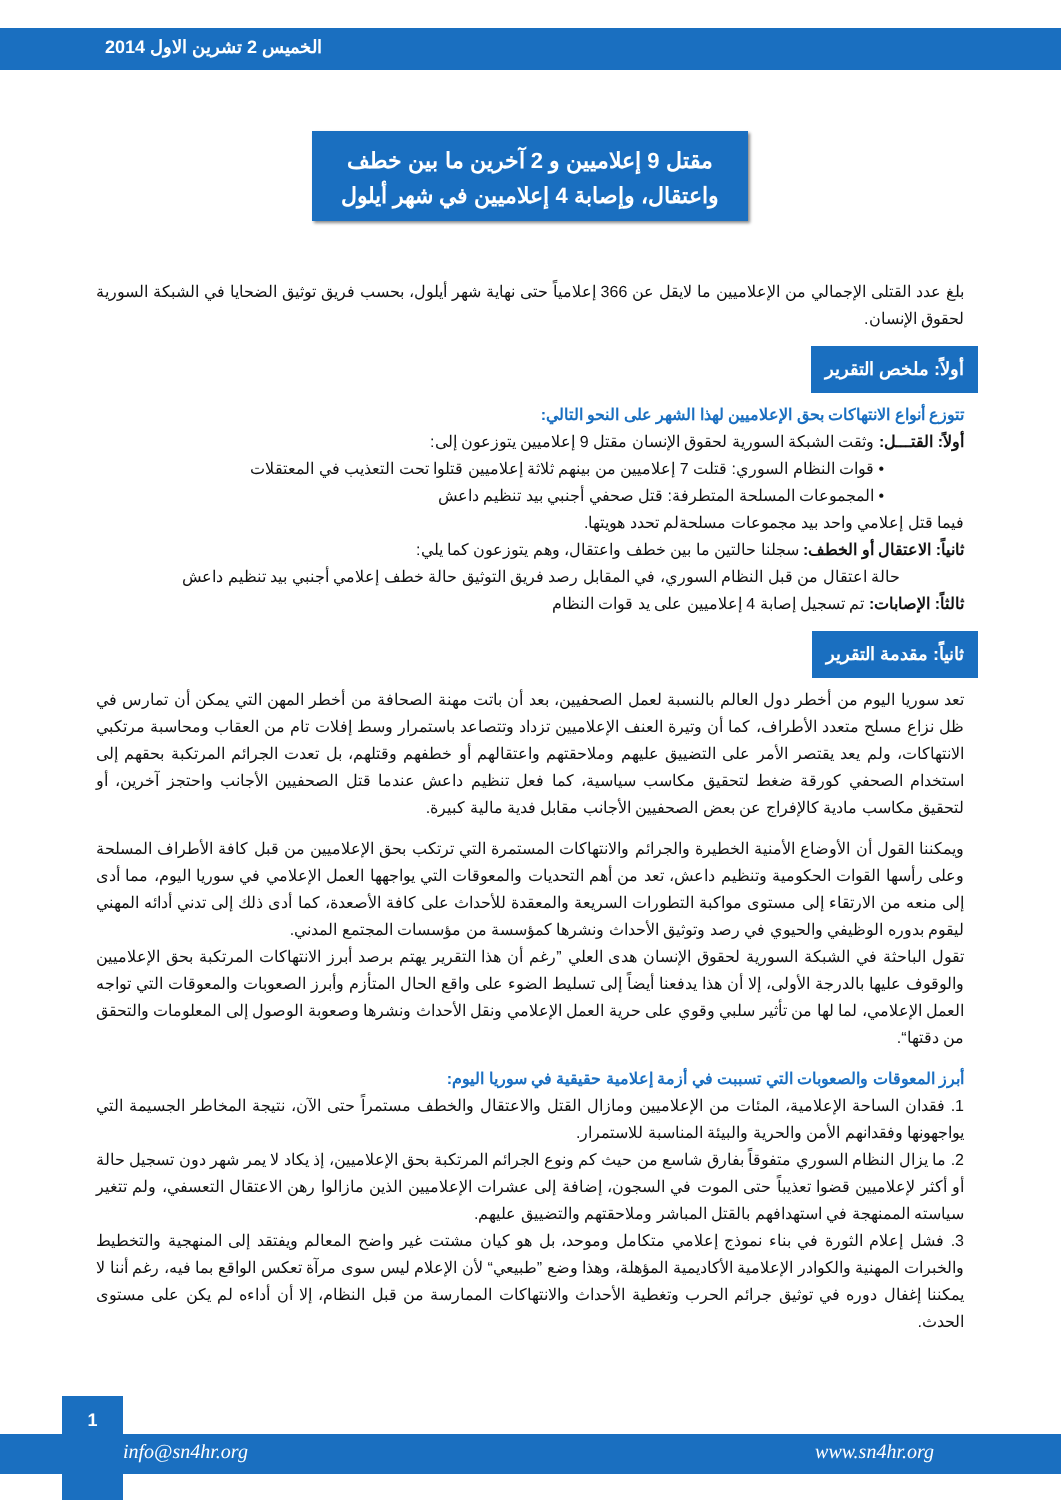الخميس 2 تشرين الاول 2014
مقتل 9 إعلاميين و 2 آخرين ما بين خطف
واعتقال، وإصابة 4 إعلاميين في شهر أيلول
بلغ عدد القتلى الإجمالي من الإعلاميين ما لايقل عن 366 إعلامياً حتى نهاية شهر أيلول، بحسب فريق توثيق الضحايا في الشبكة السورية لحقوق الإنسان.
أولاً: ملخص التقرير
تتوزع أنواع الانتهاكات بحق الإعلاميين لهذا الشهر على النحو التالي:
أولاً: القتـــل: وثقت الشبكة السورية لحقوق الإنسان مقتل 9 إعلاميين يتوزعون إلى:
• قوات النظام السوري: قتلت 7 إعلاميين من بينهم ثلاثة إعلاميين قتلوا تحت التعذيب في المعتقلات
• المجموعات المسلحة المتطرفة: قتل صحفي أجنبي بيد تنظيم داعش
فيما قتل إعلامي واحد بيد مجموعات مسلحةلم تحدد هويتها.
ثانياً: الاعتقال أو الخطف: سجلنا حالتين ما بين خطف واعتقال، وهم يتوزعون كما يلي:
حالة اعتقال من قبل النظام السوري، في المقابل رصد فريق التوثيق حالة خطف إعلامي أجنبي بيد تنظيم داعش
ثالثاً: الإصابات: تم تسجيل إصابة 4 إعلاميين على يد قوات النظام
ثانياً: مقدمة التقرير
تعد سوريا اليوم من أخطر دول العالم بالنسبة لعمل الصحفيين، بعد أن باتت مهنة الصحافة من أخطر المهن التي يمكن أن تمارس في ظل نزاع مسلح متعدد الأطراف، كما أن وتيرة العنف الإعلاميين تزداد وتتصاعد باستمرار وسط إفلات تام من العقاب ومحاسبة مرتكبي الانتهاكات، ولم يعد يقتصر الأمر على التضييق عليهم وملاحقتهم واعتقالهم أو خطفهم وقتلهم، بل تعدت الجرائم المرتكبة بحقهم إلى استخدام الصحفي كورقة ضغط لتحقيق مكاسب سياسية، كما فعل تنظيم داعش عندما قتل الصحفيين الأجانب واحتجز آخرين، أو لتحقيق مكاسب مادية كالإفراج عن بعض الصحفيين الأجانب مقابل فدية مالية كبيرة.
ويمكننا القول أن الأوضاع الأمنية الخطيرة والجرائم والانتهاكات المستمرة التي ترتكب بحق الإعلاميين من قبل كافة الأطراف المسلحة وعلى رأسها القوات الحكومية وتنظيم داعش، تعد من أهم التحديات والمعوقات التي يواجهها العمل الإعلامي في سوريا اليوم، مما أدى إلى منعه من الارتقاء إلى مستوى مواكبة التطورات السريعة والمعقدة للأحداث على كافة الأصعدة، كما أدى ذلك إلى تدني أدائه المهني ليقوم بدوره الوظيفي والحيوي في رصد وتوثيق الأحداث ونشرها كمؤسسة من مؤسسات المجتمع المدني.
تقول الباحثة في الشبكة السورية لحقوق الإنسان هدى العلي ”رغم أن هذا التقرير يهتم برصد أبرز الانتهاكات المرتكبة بحق الإعلاميين والوقوف عليها بالدرجة الأولى، إلا أن هذا يدفعنا أيضاً إلى تسليط الضوء على واقع الحال المتأزم وأبرز الصعوبات والمعوقات التي تواجه العمل الإعلامي، لما لها من تأثير سلبي وقوي على حرية العمل الإعلامي ونقل الأحداث ونشرها وصعوبة الوصول إلى المعلومات والتحقق من دقتها“.
أبرز المعوقات والصعوبات التي تسببت في أزمة إعلامية حقيقية في سوريا اليوم:
1. فقدان الساحة الإعلامية، المئات من الإعلاميين ومازال القتل والاعتقال والخطف مستمراً حتى الآن، نتيجة المخاطر الجسيمة التي يواجهونها وفقدانهم الأمن والحرية والبيئة المناسبة للاستمرار.
2. ما يزال النظام السوري متفوقاً بفارق شاسع من حيث كم ونوع الجرائم المرتكبة بحق الإعلاميين، إذ يكاد لا يمر شهر دون تسجيل حالة أو أكثر لإعلاميين قضوا تعذيباً حتى الموت في السجون، إضافة إلى عشرات الإعلاميين الذين مازالوا رهن الاعتقال التعسفي، ولم تتغير سياسته الممنهجة في استهدافهم بالقتل المباشر وملاحقتهم والتضييق عليهم.
3. فشل إعلام الثورة في بناء نموذج إعلامي متكامل وموحد، بل هو كيان مشتت غير واضح المعالم ويفتقد إلى المنهجية والتخطيط والخبرات المهنية والكوادر الإعلامية الأكاديمية المؤهلة، وهذا وضع ”طبيعي“ لأن الإعلام ليس سوى مرآة تعكس الواقع بما فيه، رغم أننا لا يمكننا إغفال دوره في توثيق جرائم الحرب وتغطية الأحداث والانتهاكات الممارسة من قبل النظام، إلا أن أداءه لم يكن على مستوى الحدث.
1
info@sn4hr.org www.sn4hr.org